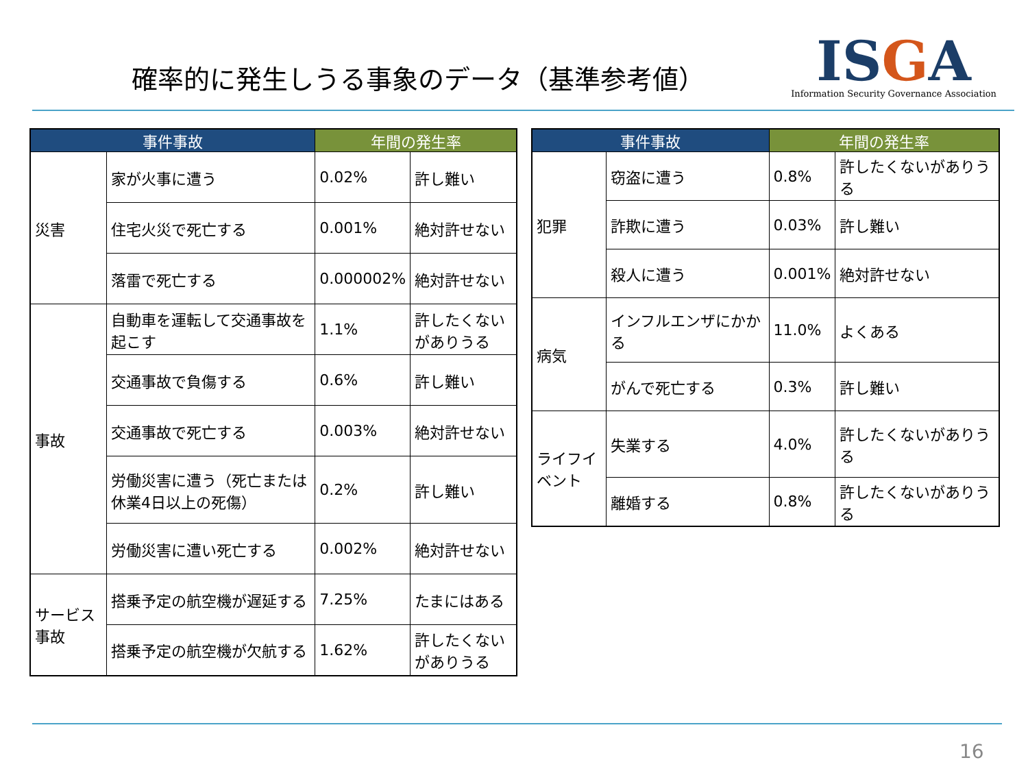確率的に発生しうる事象のデータ（基準参考値）
ISGA
Information Security Governance Association
| 事件事故 | | 年間の発生率 | |
| --- | --- | --- | --- |
| 災害 | 家が火事に遭う | 0.02% | 許し難い |
| | 住宅火災で死亡する | 0.001% | 絶対許せない |
| | 落雷で死亡する | 0.000002% | 絶対許せない |
| 事故 | 自動車を運転して交通事故を起こす | 1.1% | 許したくないがありうる |
| | 交通事故で負傷する | 0.6% | 許し難い |
| | 交通事故で死亡する | 0.003% | 絶対許せない |
| | 労働災害に遭う（死亡または休業4日以上の死傷） | 0.2% | 許し難い |
| | 労働災害に遭い死亡する | 0.002% | 絶対許せない |
| サービス事故 | 搭乗予定の航空機が遅延する | 7.25% | たまにはある |
| | 搭乗予定の航空機が欠航する | 1.62% | 許したくないがありうる |
| 事件事故 | | 年間の発生率 | |
| --- | --- | --- | --- |
| 犯罪 | 窃盗に遭う | 0.8% | 許したくないがありうる |
| | 詐欺に遭う | 0.03% | 許し難い |
| | 殺人に遭う | 0.001% | 絶対許せない |
| 病気 | インフルエンザにかかる | 11.0% | よくある |
| | がんで死亡する | 0.3% | 許し難い |
| ライフイベント | 失業する | 4.0% | 許したくないがありうる |
| | 離婚する | 0.8% | 許したくないがありうる |
16